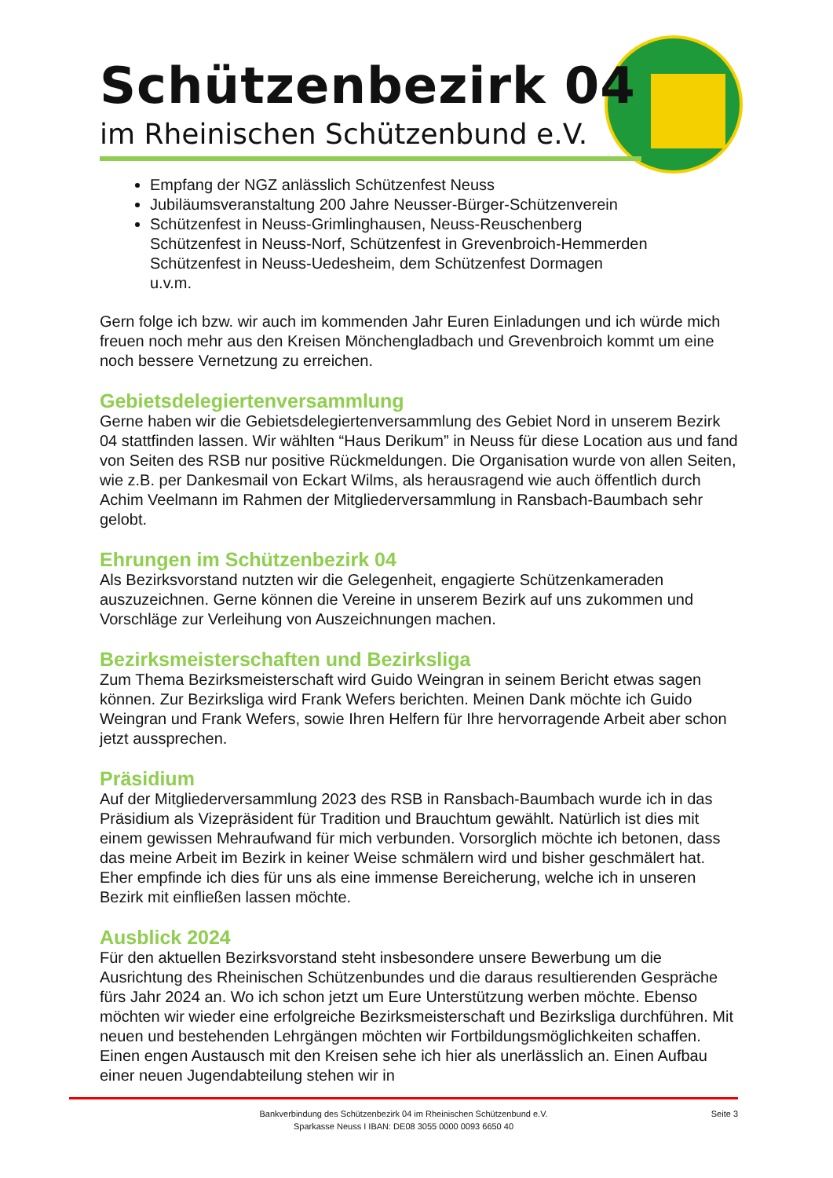Schützenbezirk 04
im Rheinischen Schützenbund e.V.
Empfang der NGZ anlässlich Schützenfest Neuss
Jubiläumsveranstaltung 200 Jahre Neusser-Bürger-Schützenverein
Schützenfest in Neuss-Grimlinghausen, Neuss-Reuschenberg
Schützenfest in Neuss-Norf, Schützenfest in Grevenbroich-Hemmerden
Schützenfest in Neuss-Uedesheim, dem Schützenfest Dormagen
u.v.m.
Gern folge ich bzw. wir auch im kommenden Jahr Euren Einladungen und ich würde mich freuen noch mehr aus den Kreisen Mönchengladbach und Grevenbroich kommt um eine noch bessere Vernetzung zu erreichen.
Gebietsdelegiertenversammlung
Gerne haben wir die Gebietsdelegiertenversammlung des Gebiet Nord in unserem Bezirk 04 stattfinden lassen. Wir wählten “Haus Derikum” in Neuss für diese Location aus und fand von Seiten des RSB nur positive Rückmeldungen. Die Organisation wurde von allen Seiten, wie z.B. per Dankesmail von Eckart Wilms, als herausragend wie auch öffentlich durch Achim Veelmann im Rahmen der Mitgliederversammlung in Ransbach-Baumbach sehr gelobt.
Ehrungen im Schützenbezirk 04
Als Bezirksvorstand nutzten wir die Gelegenheit, engagierte Schützenkameraden auszuzeichnen. Gerne können die Vereine in unserem Bezirk auf uns zukommen und Vorschläge zur Verleihung von Auszeichnungen machen.
Bezirksmeisterschaften und Bezirksliga
Zum Thema Bezirksmeisterschaft wird Guido Weingran in seinem Bericht etwas sagen können. Zur Bezirksliga wird Frank Wefers berichten. Meinen Dank möchte ich Guido Weingran und Frank Wefers, sowie Ihren Helfern für Ihre hervorragende Arbeit aber schon jetzt aussprechen.
Präsidium
Auf der Mitgliederversammlung 2023 des RSB in Ransbach-Baumbach wurde ich in das Präsidium als Vizepräsident für Tradition und Brauchtum gewählt. Natürlich ist dies mit einem gewissen Mehraufwand für mich verbunden. Vorsorglich möchte ich betonen, dass das meine Arbeit im Bezirk in keiner Weise schmälern wird und bisher geschmälert hat. Eher empfinde ich dies für uns als eine immense Bereicherung, welche ich in unseren Bezirk mit einfließen lassen möchte.
Ausblick 2024
Für den aktuellen Bezirksvorstand steht insbesondere unsere Bewerbung um die Ausrichtung des Rheinischen Schützenbundes und die daraus resultierenden Gespräche fürs Jahr 2024 an. Wo ich schon jetzt um Eure Unterstützung werben möchte. Ebenso möchten wir wieder eine erfolgreiche Bezirksmeisterschaft und Bezirksliga durchführen. Mit neuen und bestehenden Lehrgängen möchten wir Fortbildungsmöglichkeiten schaffen. Einen engen Austausch mit den Kreisen sehe ich hier als unerlässlich an. Einen Aufbau einer neuen Jugendabteilung stehen wir in
Bankverbindung des Schützenbezirk 04 im Rheinischen Schützenbund e.V.
Sparkasse Neuss I IBAN: DE08 3055 0000 0093 6650 40
Seite 3